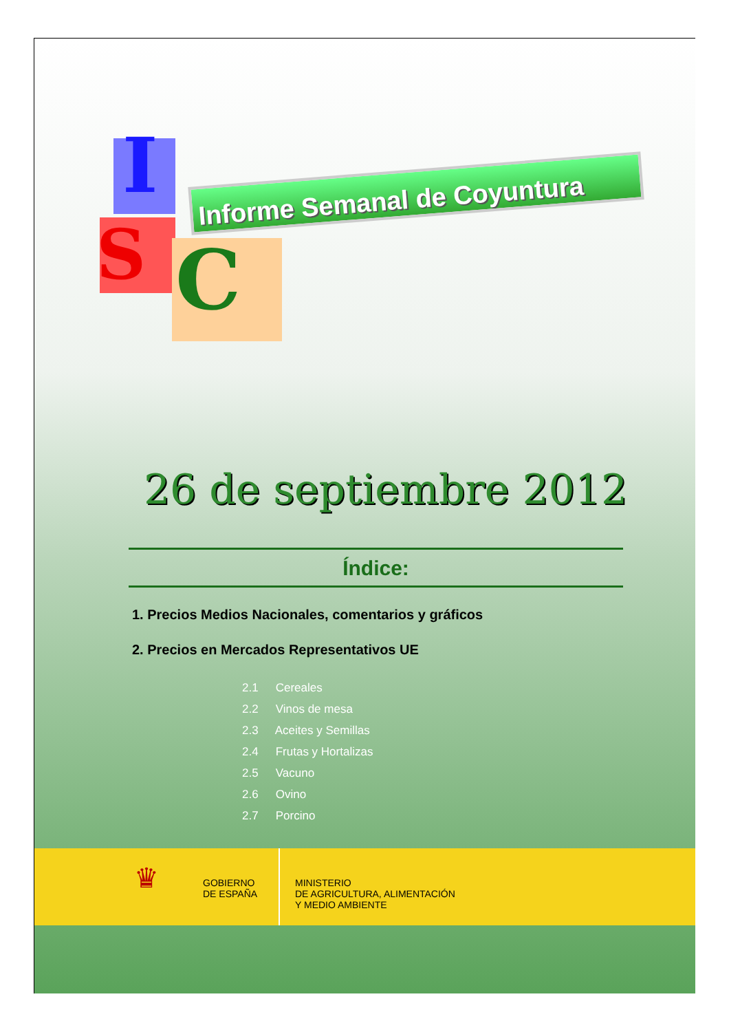I
S C
Informe Semanal de Coyuntura
26 de septiembre 2012
Índice:
1. Precios Medios Nacionales, comentarios y gráficos
2. Precios en Mercados Representativos UE
2.1 Cereales
2.2 Vinos de mesa
2.3 Aceites y Semillas
2.4 Frutas y Hortalizas
2.5 Vacuno
2.6 Ovino
2.7 Porcino
♛
GOBIERNO
DE ESPAÑA
MINISTERIO
DE AGRICULTURA, ALIMENTACIÓN
Y MEDIO AMBIENTE